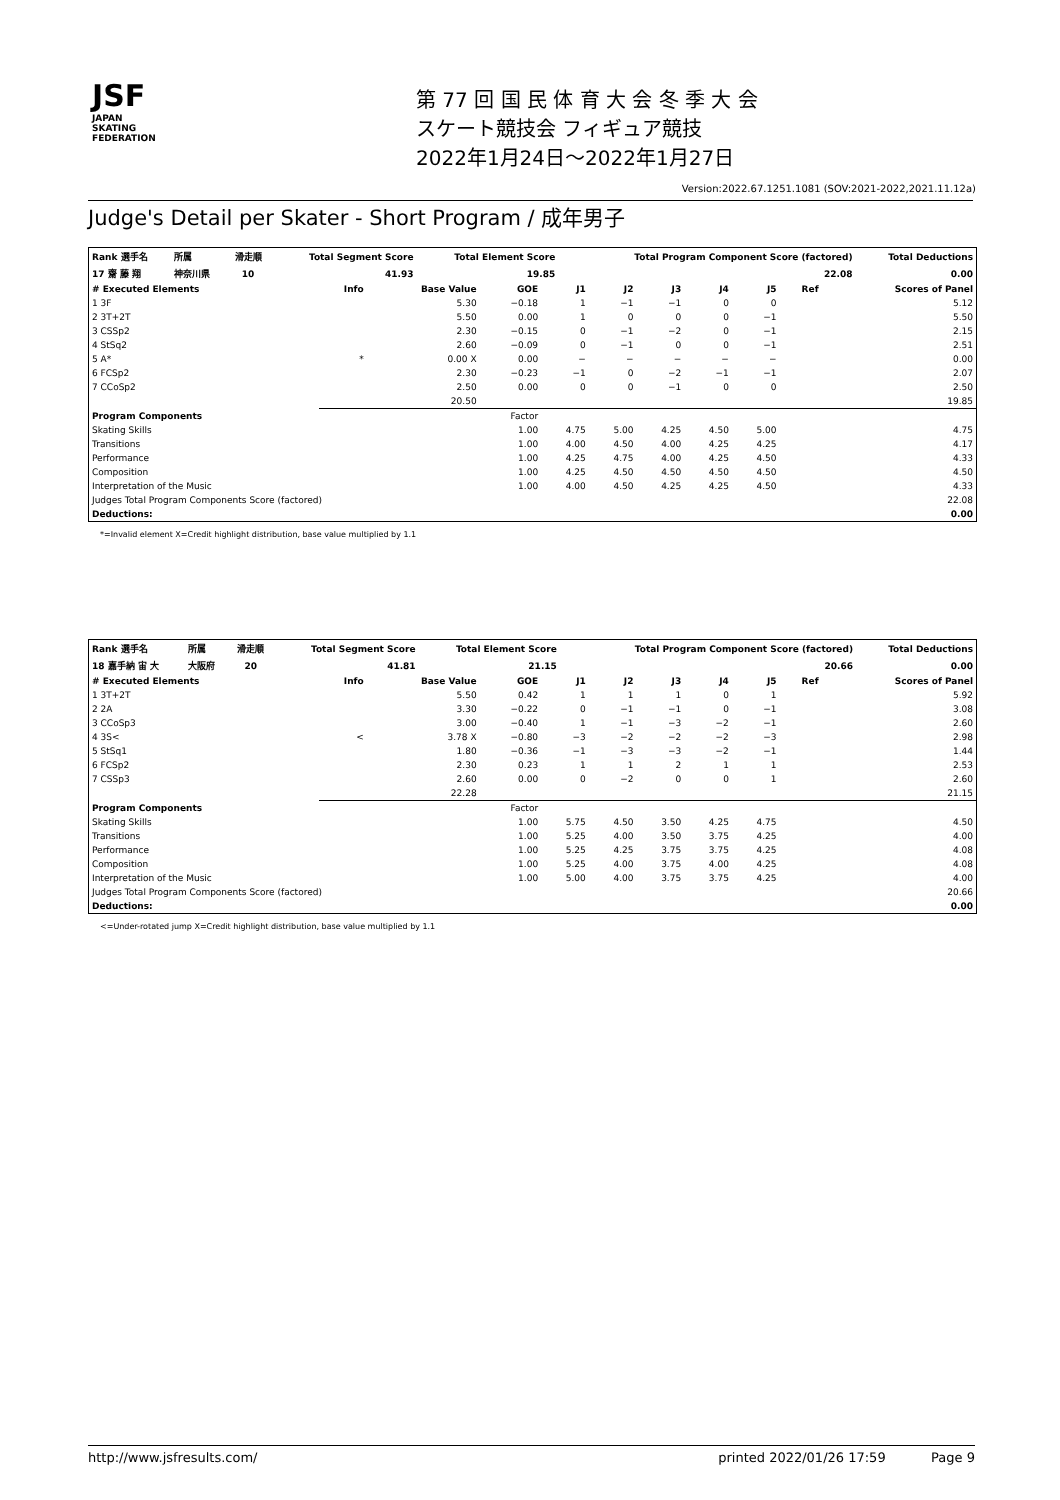JSF
JAPAN
SKATING
FEDERATION
第 77 回 国 民 体 育 大 会 冬 季 大 会
スケート競技会 フィギュア競技
2022年1月24日～2022年1月27日
Version:2022.67.1251.1081 (SOV:2021-2022,2021.11.12a)
Judge's Detail per Skater - Short Program / 成年男子
| Rank 選手名 | 所属 | 滑走順 | Total Segment Score | Total Element Score | Total Program Component Score (factored) | Total Deductions |
| --- | --- | --- | --- | --- | --- | --- |
| 17 齋 藤 翔 | 神奈川県 | 10 | 41.93 | 19.85 | 22.08 | 0.00 |
| # Executed Elements | Info | Base Value | GOE | J1 | J2 | J3 | J4 | J5 | Ref | Scores of Panel |
| --- | --- | --- | --- | --- | --- | --- | --- | --- | --- | --- |
| 1 3F | | 5.30 | −0.18 | 1 | −1 | −1 | 0 | 0 | | 5.12 |
| 2 3T+2T | | 5.50 | 0.00 | 1 | 0 | 0 | 0 | −1 | | 5.50 |
| 3 CSSp2 | | 2.30 | −0.15 | 0 | −1 | −2 | 0 | −1 | | 2.15 |
| 4 StSq2 | | 2.60 | −0.09 | 0 | −1 | 0 | 0 | −1 | | 2.51 |
| 5 A* | * | 0.00 X | 0.00 | − | − | − | − | − | | 0.00 |
| 6 FCSp2 | | 2.30 | −0.23 | −1 | 0 | −2 | −1 | −1 | | 2.07 |
| 7 CCoSp2 | | 2.50 | 0.00 | 0 | 0 | −1 | 0 | 0 | | 2.50 |
| | | 20.50 | | | | | | | | 19.85 |
| Program Components | | | Factor | | | | | | | |
| Skating Skills | | | 1.00 | 4.75 | 5.00 | 4.25 | 4.50 | 5.00 | | 4.75 |
| Transitions | | | 1.00 | 4.00 | 4.50 | 4.00 | 4.25 | 4.25 | | 4.17 |
| Performance | | | 1.00 | 4.25 | 4.75 | 4.00 | 4.25 | 4.50 | | 4.33 |
| Composition | | | 1.00 | 4.25 | 4.50 | 4.50 | 4.50 | 4.50 | | 4.50 |
| Interpretation of the Music | | | 1.00 | 4.00 | 4.50 | 4.25 | 4.25 | 4.50 | | 4.33 |
| Judges Total Program Components Score (factored) | | | | | | | | | | 22.08 |
| Deductions: | | | | | | | | | | 0.00 |
*=Invalid element X=Credit highlight distribution, base value multiplied by 1.1
| Rank 選手名 | 所属 | 滑走順 | Total Segment Score | Total Element Score | Total Program Component Score (factored) | Total Deductions |
| --- | --- | --- | --- | --- | --- | --- |
| 18 嘉手納 宙 大 | 大阪府 | 20 | 41.81 | 21.15 | 20.66 | 0.00 |
| # Executed Elements | Info | Base Value | GOE | J1 | J2 | J3 | J4 | J5 | Ref | Scores of Panel |
| --- | --- | --- | --- | --- | --- | --- | --- | --- | --- | --- |
| 1 3T+2T | | 5.50 | 0.42 | 1 | 1 | 1 | 0 | 1 | | 5.92 |
| 2 2A | | 3.30 | −0.22 | 0 | −1 | −1 | 0 | −1 | | 3.08 |
| 3 CCoSp3 | | 3.00 | −0.40 | 1 | −1 | −3 | −2 | −1 | | 2.60 |
| 4 3S< | < | 3.78 X | −0.80 | −3 | −2 | −2 | −2 | −3 | | 2.98 |
| 5 StSq1 | | 1.80 | −0.36 | −1 | −3 | −3 | −2 | −1 | | 1.44 |
| 6 FCSp2 | | 2.30 | 0.23 | 1 | 1 | 2 | 1 | 1 | | 2.53 |
| 7 CSSp3 | | 2.60 | 0.00 | 0 | −2 | 0 | 0 | 1 | | 2.60 |
| | | 22.28 | | | | | | | | 21.15 |
| Program Components | | | Factor | | | | | | | |
| Skating Skills | | | 1.00 | 5.75 | 4.50 | 3.50 | 4.25 | 4.75 | | 4.50 |
| Transitions | | | 1.00 | 5.25 | 4.00 | 3.50 | 3.75 | 4.25 | | 4.00 |
| Performance | | | 1.00 | 5.25 | 4.25 | 3.75 | 3.75 | 4.25 | | 4.08 |
| Composition | | | 1.00 | 5.25 | 4.00 | 3.75 | 4.00 | 4.25 | | 4.08 |
| Interpretation of the Music | | | 1.00 | 5.00 | 4.00 | 3.75 | 3.75 | 4.25 | | 4.00 |
| Judges Total Program Components Score (factored) | | | | | | | | | | 20.66 |
| Deductions: | | | | | | | | | | 0.00 |
<=Under-rotated jump X=Credit highlight distribution, base value multiplied by 1.1
http://www.jsfresults.com/ printed 2022/01/26 17:59 Page 9